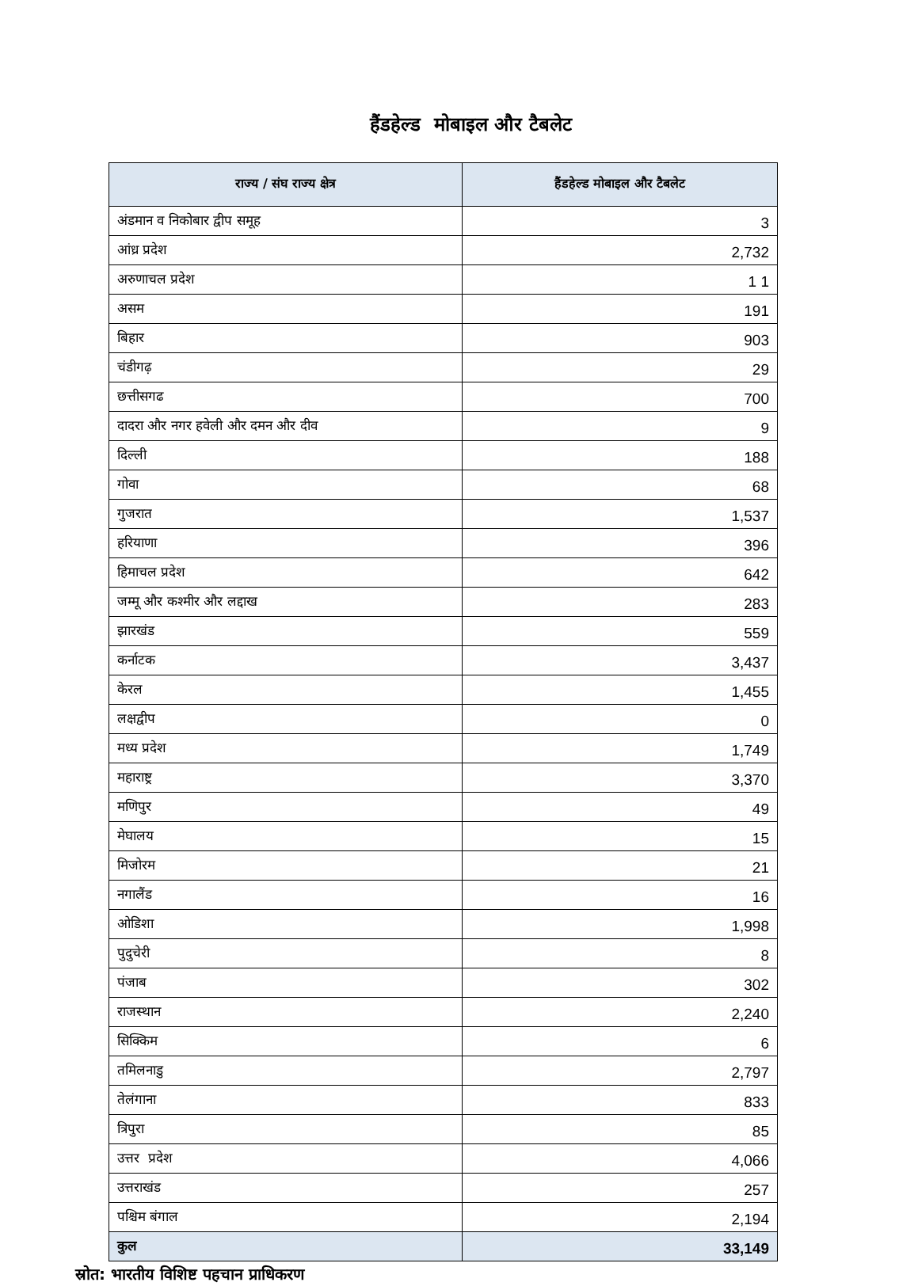हैंडहेल्ड मोबाइल और टैबलेट
| राज्य / संघ राज्य क्षेत्र | हैंडहेल्ड मोबाइल और टैबलेट |
| --- | --- |
| अंडमान व निकोबार द्वीप समूह | 3 |
| आंध्र प्रदेश | 2,732 |
| अरुणाचल प्रदेश | 1 1 |
| असम | 191 |
| बिहार | 903 |
| चंडीगढ़ | 29 |
| छत्तीसगढ | 700 |
| दादरा और नगर हवेली और दमन और दीव | 9 |
| दिल्ली | 188 |
| गोवा | 68 |
| गुजरात | 1,537 |
| हरियाणा | 396 |
| हिमाचल प्रदेश | 642 |
| जम्मू और कश्मीर और लद्दाख | 283 |
| झारखंड | 559 |
| कर्नाटक | 3,437 |
| केरल | 1,455 |
| लक्षद्वीप | 0 |
| मध्य प्रदेश | 1,749 |
| महाराष्ट्र | 3,370 |
| मणिपुर | 49 |
| मेघालय | 15 |
| मिजोरम | 21 |
| नगालैंड | 16 |
| ओडिशा | 1,998 |
| पुदुचेरी | 8 |
| पंजाब | 302 |
| राजस्थान | 2,240 |
| सिक्किम | 6 |
| तमिलनाडु | 2,797 |
| तेलंगाना | 833 |
| त्रिपुरा | 85 |
| उत्तर प्रदेश | 4,066 |
| उत्तराखंड | 257 |
| पश्चिम बंगाल | 2,194 |
| कुल | 33,149 |
स्रोत: भारतीय विशिष्ट पहचान प्राधिकरण